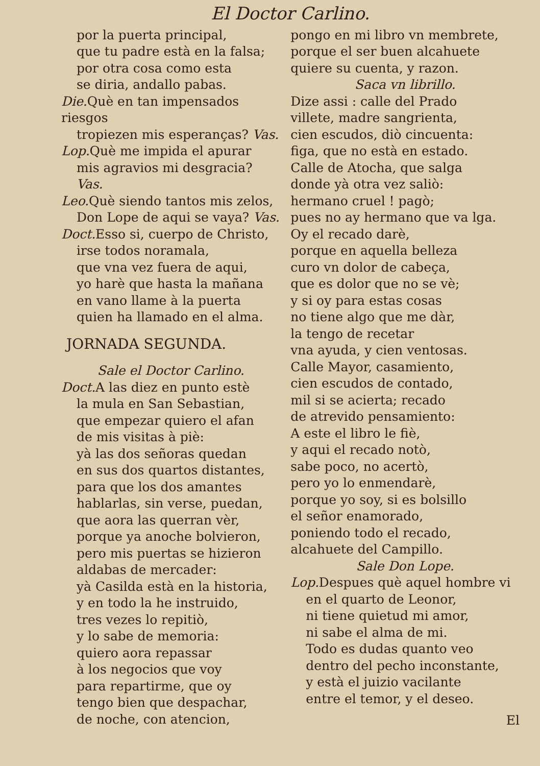El Doctor Carlino.
por la puerta principal,
que tu padre està en la falsa;
por otra cosa como esta
se diria, andallo pabas.
Die. Què en tan impensados riesgos
tropiezen mis esperanças? Vas.
Lop. Què me impida el apurar
mis agravios mi desgracia? Vas.
Leo. Què siendo tantos mis zelos,
Don Lope de aqui se vaya? Vas.
Doct. Esso si, cuerpo de Christo,
irse todos noramala,
que vna vez fuera de aqui,
yo harè que hasta la mañana
en vano llame à la puerta
quien ha llamado en el alma.
JORNADA SEGUNDA.
Sale el Doctor Carlino.
Doct. A las diez en punto estè
la mula en San Sebastian,
que empezar quiero el afan
de mis visitas à piè:
yà las dos señoras quedan
en sus dos quartos distantes,
para que los dos amantes
hablarlas, sin verse, puedan,
que aora las querran vèr,
porque ya anoche bolvieron,
pero mis puertas se hizieron
aldabas de mercader:
yà Casilda està en la historia,
y en todo la he instruido,
tres vezes lo repitiò,
y lo sabe de memoria:
quiero aora repassar
à los negocios que voy
para repartirme, que oy
tengo bien que despachar,
de noche, con atencion,
pongo en mi libro vn membrete,
porque el ser buen alcahuete
quiere su cuenta, y razon.
Saca vn librillo.
Dize assi : calle del Prado
villete, madre sangrienta,
cien escudos, diò cincuenta:
figa, que no està en estado.
Calle de Atocha, que salga
donde yà otra vez saliò:
hermano cruel ! pagò;
pues no ay hermano que va lga.
Oy el recado darè,
porque en aquella belleza
curo vn dolor de cabeça,
que es dolor que no se vè;
y si oy para estas cosas
no tiene algo que me dàr,
la tengo de recetar
vna ayuda, y cien ventosas.
Calle Mayor, casamiento,
cien escudos de contado,
mil si se acierta; recado
de atrevido pensamiento:
A este el libro le fiè,
y aqui el recado notò,
sabe poco, no acertò,
pero yo lo enmendarè,
porque yo soy, si es bolsillo
el señor enamorado,
poniendo todo el recado,
alcahuete del Campillo.
Sale Don Lope.
Lop. Despues què aquel hombre vi
en el quarto de Leonor,
ni tiene quietud mi amor,
ni sabe el alma de mi.
Todo es dudas quanto veo
dentro del pecho inconstante,
y està el juizio vacilante
entre el temor, y el deseo.
El